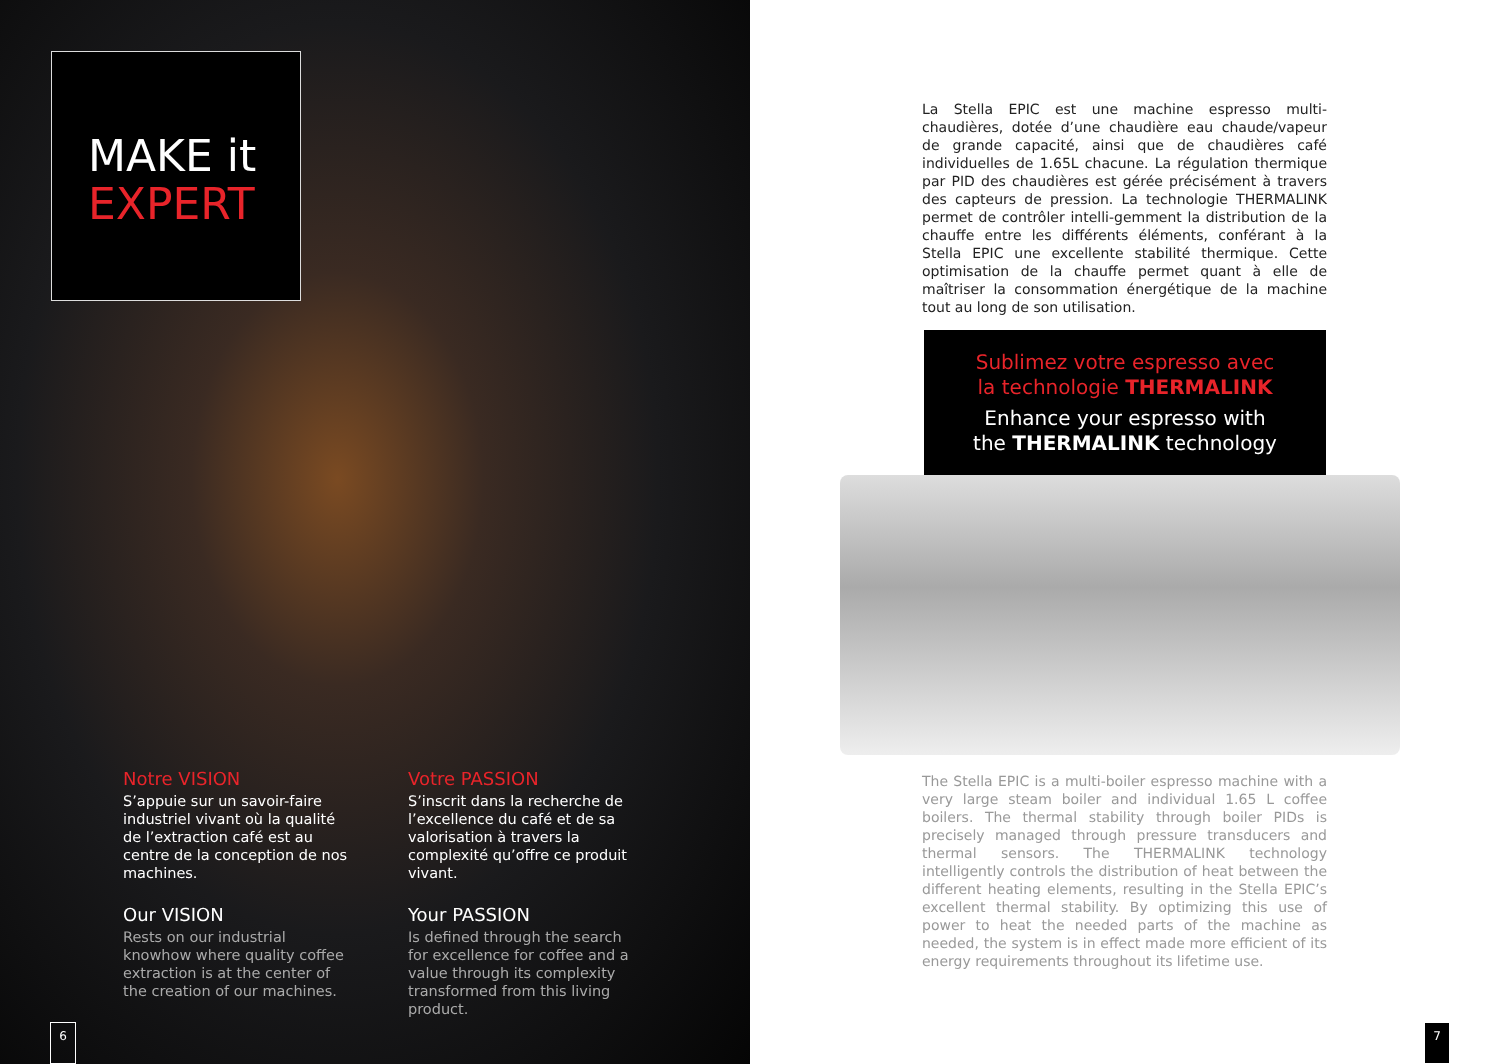MAKE it
EXPERT
Notre VISION
S’appuie sur un savoir-faire industriel vivant où la qualité de l’extraction café est au centre de la conception de nos machines.
Our VISION
Rests on our industrial knowhow where quality coffee extraction is at the center of the creation of our machines.
Votre PASSION
S’inscrit dans la recherche de l’excellence du café et de sa valorisation à travers la complexité qu’offre ce produit vivant.
Your PASSION
Is defined through the search for excellence for coffee and a value through its complexity transformed from this living product.
6
La Stella EPIC est une machine espresso multi-chaudières, dotée d’une chaudière eau chaude/vapeur de grande capacité, ainsi que de chaudières café individuelles de 1.65L chacune. La régulation thermique par PID des chaudières est gérée précisément à travers des capteurs de pression. La technologie THERMALINK permet de contrôler intelli-gemment la distribution de la chauffe entre les différents éléments, conférant à la Stella EPIC une excellente stabilité thermique. Cette optimisation de la chauffe permet quant à elle de maîtriser la consommation énergétique de la machine tout au long de son utilisation.
Sublimez votre espresso avec
la technologie THERMALINK
Enhance your espresso with
the THERMALINK technology
The Stella EPIC is a multi-boiler espresso machine with a very large steam boiler and individual 1.65 L coffee boilers. The thermal stability through boiler PIDs is precisely managed through pressure transducers and thermal sensors. The THERMALINK technology intelligently controls the distribution of heat between the different heating elements, resulting in the Stella EPIC’s excellent thermal stability. By optimizing this use of power to heat the needed parts of the machine as needed, the system is in effect made more efficient of its energy requirements throughout its lifetime use.
7